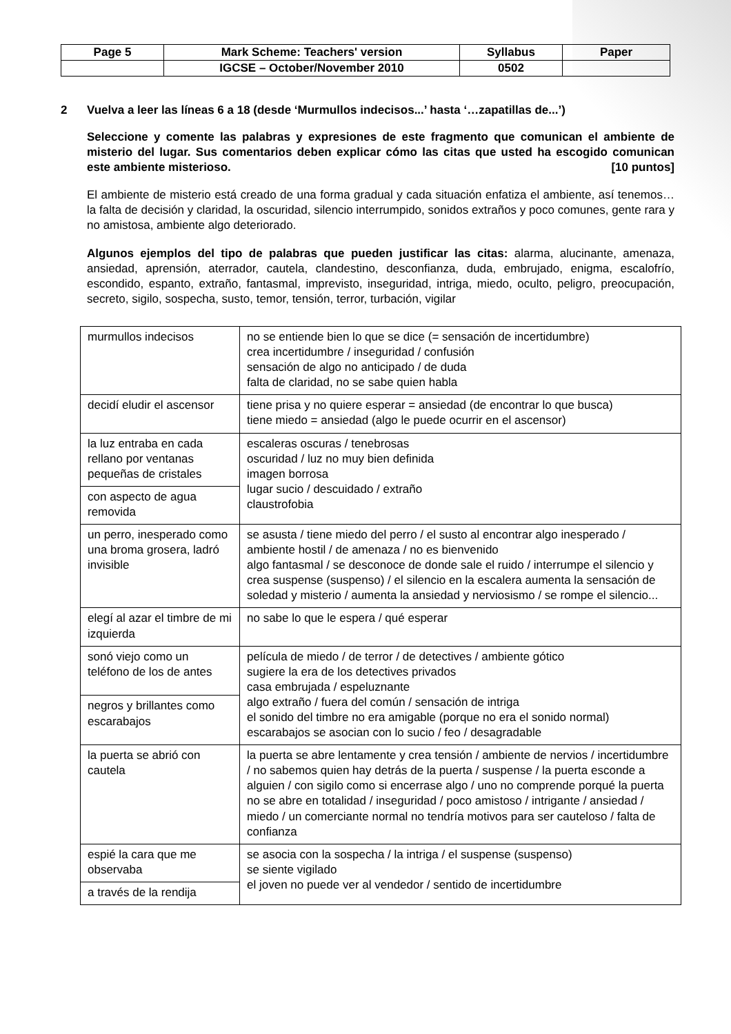| Page 5 | Mark Scheme: Teachers' version | Syllabus | Paper |
| | IGCSE – October/November 2010 | 0502 | |
2 Vuelva a leer las líneas 6 a 18 (desde ‘Murmullos indecisos...’ hasta ‘…zapatillas de...’)
Seleccione y comente las palabras y expresiones de este fragmento que comunican el ambiente de misterio del lugar. Sus comentarios deben explicar cómo las citas que usted ha escogido comunican este ambiente misterioso. [10 puntos]
El ambiente de misterio está creado de una forma gradual y cada situación enfatiza el ambiente, así tenemos… la falta de decisión y claridad, la oscuridad, silencio interrumpido, sonidos extraños y poco comunes, gente rara y no amistosa, ambiente algo deteriorado.
Algunos ejemplos del tipo de palabras que pueden justificar las citas: alarma, alucinante, amenaza, ansiedad, aprensión, aterrador, cautela, clandestino, desconfianza, duda, embrujado, enigma, escalofrío, escondido, espanto, extraño, fantasmal, imprevisto, inseguridad, intriga, miedo, oculto, peligro, preocupación, secreto, sigilo, sospecha, susto, temor, tensión, terror, turbación, vigilar
| murmullos indecisos | no se entiende bien lo que se dice (= sensación de incertidumbre) crea incertidumbre / inseguridad / confusión sensación de algo no anticipado / de duda falta de claridad, no se sabe quien habla |
| decidí eludir el ascensor | tiene prisa y no quiere esperar = ansiedad (de encontrar lo que busca) tiene miedo = ansiedad (algo le puede ocurrir en el ascensor) |
| la luz entraba en cada rellano por ventanas pequeñas de cristales | escaleras oscuras / tenebrosas oscuridad / luz no muy bien definida imagen borrosa lugar sucio / descuidado / extraño claustrofobia |
| con aspecto de agua removida | |
| un perro, inesperado como una broma grosera, ladró invisible | se asusta / tiene miedo del perro / el susto al encontrar algo inesperado / ambiente hostil / de amenaza / no es bienvenido algo fantasmal / se desconoce de donde sale el ruido / interrumpe el silencio y crea suspense (suspenso) / el silencio en la escalera aumenta la sensación de soledad y misterio / aumenta la ansiedad y nerviosismo / se rompe el silencio... |
| elegí al azar el timbre de mi izquierda | no sabe lo que le espera / qué esperar |
| sonó viejo como un teléfono de los de antes | película de miedo / de terror / de detectives / ambiente gótico sugiere la era de los detectives privados casa embrujada / espeluznante algo extraño / fuera del común / sensación de intriga el sonido del timbre no era amigable (porque no era el sonido normal) escarabajos se asocian con lo sucio / feo / desagradable |
| negros y brillantes como escarabajos | |
| la puerta se abrió con cautela | la puerta se abre lentamente y crea tensión / ambiente de nervios / incertidumbre / no sabemos quien hay detrás de la puerta / suspense / la puerta esconde a alguien / con sigilo como si encerrase algo / uno no comprende porqué la puerta no se abre en totalidad / inseguridad / poco amistoso / intrigante / ansiedad / miedo / un comerciante normal no tendría motivos para ser cauteloso / falta de confianza |
| espié la cara que me observaba | se asocia con la sospecha / la intriga / el suspense (suspenso) se siente vigilado el joven no puede ver al vendedor / sentido de incertidumbre |
| a través de la rendija | |